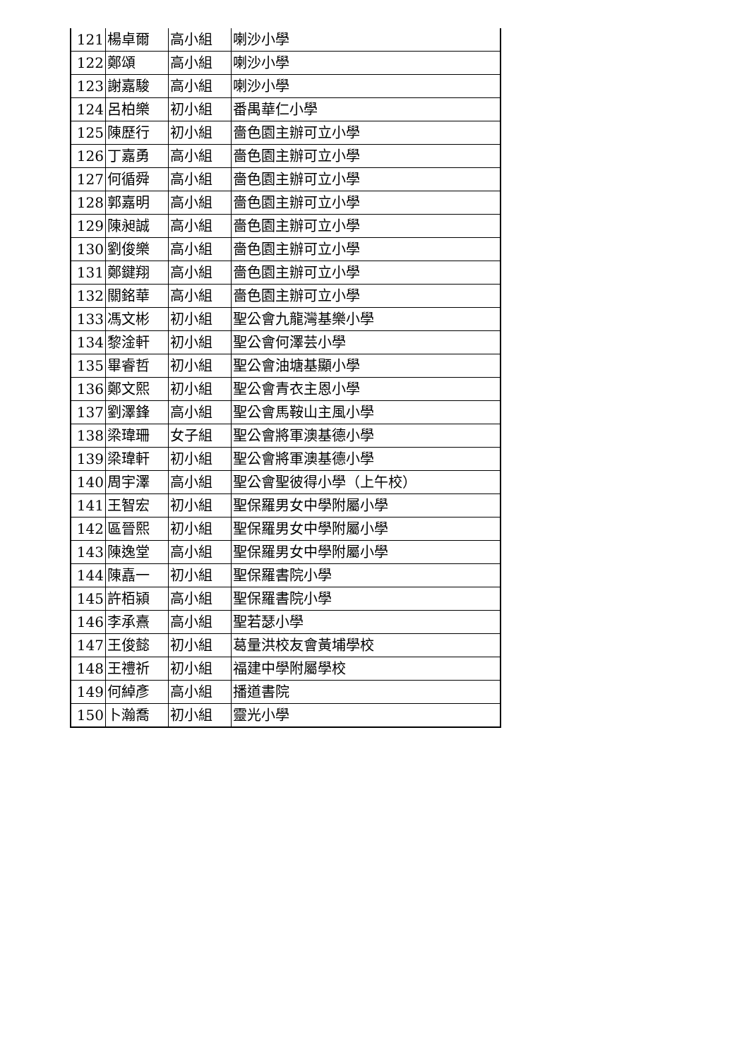| 121 | 楊卓爾 | 高小組 | 喇沙小學 |
| 122 | 鄭頌 | 高小組 | 喇沙小學 |
| 123 | 謝嘉駿 | 高小組 | 喇沙小學 |
| 124 | 呂柏樂 | 初小組 | 番禺華仁小學 |
| 125 | 陳歷行 | 初小組 | 嗇色園主辦可立小學 |
| 126 | 丁嘉勇 | 高小組 | 嗇色園主辦可立小學 |
| 127 | 何循舜 | 高小組 | 嗇色園主辦可立小學 |
| 128 | 郭嘉明 | 高小組 | 嗇色園主辦可立小學 |
| 129 | 陳昶誠 | 高小組 | 嗇色園主辦可立小學 |
| 130 | 劉俊樂 | 高小組 | 嗇色園主辦可立小學 |
| 131 | 鄭鍵翔 | 高小組 | 嗇色園主辦可立小學 |
| 132 | 關銘華 | 高小組 | 嗇色園主辦可立小學 |
| 133 | 馮文彬 | 初小組 | 聖公會九龍灣基樂小學 |
| 134 | 黎淦軒 | 初小組 | 聖公會何澤芸小學 |
| 135 | 畢睿哲 | 初小組 | 聖公會油塘基顯小學 |
| 136 | 鄭文熙 | 初小組 | 聖公會青衣主恩小學 |
| 137 | 劉澤鋒 | 高小組 | 聖公會馬鞍山主風小學 |
| 138 | 梁瑋珊 | 女子組 | 聖公會將軍澳基德小學 |
| 139 | 梁瑋軒 | 初小組 | 聖公會將軍澳基德小學 |
| 140 | 周宇澤 | 高小組 | 聖公會聖彼得小學（上午校） |
| 141 | 王智宏 | 初小組 | 聖保羅男女中學附屬小學 |
| 142 | 區晉熙 | 初小組 | 聖保羅男女中學附屬小學 |
| 143 | 陳逸堂 | 高小組 | 聖保羅男女中學附屬小學 |
| 144 | 陳嚞一 | 初小組 | 聖保羅書院小學 |
| 145 | 許栢潁 | 高小組 | 聖保羅書院小學 |
| 146 | 李承熹 | 高小組 | 聖若瑟小學 |
| 147 | 王俊懿 | 初小組 | 葛量洪校友會黃埔學校 |
| 148 | 王禮祈 | 初小組 | 福建中學附屬學校 |
| 149 | 何綽彥 | 高小組 | 播道書院 |
| 150 | 卜瀚喬 | 初小組 | 靈光小學 |